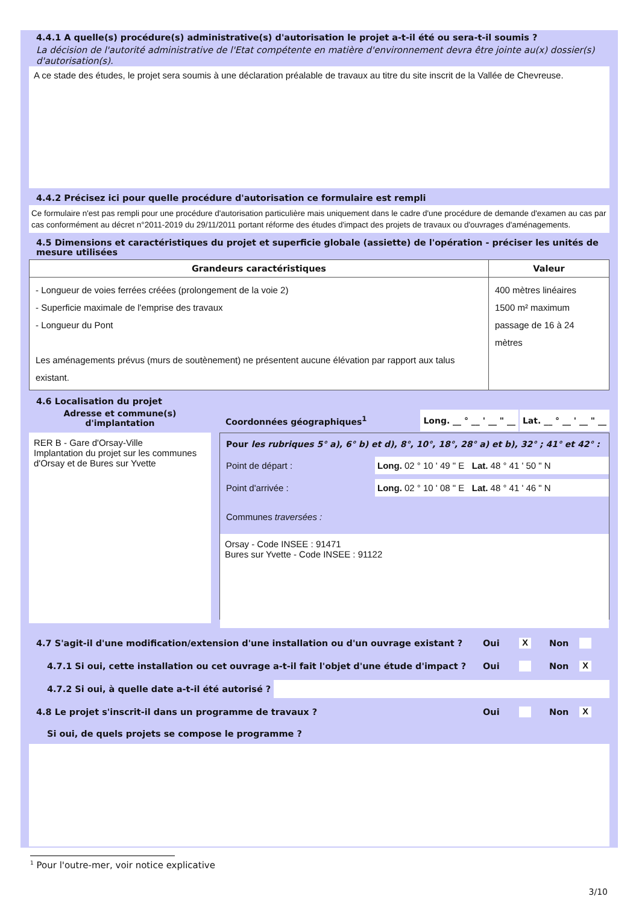4.4.1 A quelle(s) procédure(s) administrative(s) d'autorisation le projet a-t-il été ou sera-t-il soumis ?
La décision de l'autorité administrative de l'Etat compétente en matière d'environnement devra être jointe au(x) dossier(s) d'autorisation(s).
A ce stade des études, le projet sera soumis à une déclaration préalable de travaux au titre du site inscrit de la Vallée de Chevreuse.
4.4.2 Précisez ici pour quelle procédure d'autorisation ce formulaire est rempli
Ce formulaire n'est pas rempli pour une procédure d'autorisation particulière mais uniquement dans le cadre d'une procédure de demande d'examen au cas par cas conformément au décret n°2011-2019 du 29/11/2011 portant réforme des études d'impact des projets de travaux ou d'ouvrages d'aménagements.
4.5 Dimensions et caractéristiques du projet et superficie globale (assiette) de l'opération - préciser les unités de mesure utilisées
| Grandeurs caractéristiques | Valeur |
| --- | --- |
| - Longueur de voies ferrées créées (prolongement de la voie 2) - Superficie maximale de l'emprise des travaux - Longueur du Pont Les aménagements prévus (murs de soutènement) ne présentent aucune élévation par rapport aux talus existant. | 400 mètres linéaires 1500 m² maximum passage de 16 à 24 mètres |
4.6 Localisation du projet
Adresse et commune(s) d'implantation
RER B - Gare d'Orsay-Ville
Implantation du projet sur les communes d'Orsay et de Bures sur Yvette
Coordonnées géographiques<sup>1</sup> Long. __ ° __ ' __ " __ Lat. __ ° __ ' __ " __
Pour les rubriques 5° a), 6° b) et d), 8°, 10°, 18°, 28° a) et b), 32° ; 41° et 42° :
Point de départ : Long. 02 ° 10 ' 49 " E Lat. 48 ° 41 ' 50 " N
Point d'arrivée : Long. 02 ° 10 ' 08 " E Lat. 48 ° 41 ' 46 " N
Communes traversées :
Orsay - Code INSEE : 91471
Bures sur Yvette - Code INSEE : 91122
4.7 S'agit-il d'une modification/extension d'une installation ou d'un ouvrage existant ? Oui X Non
4.7.1 Si oui, cette installation ou cet ouvrage a-t-il fait l'objet d'une étude d'impact ? Oui Non X
4.7.2 Si oui, à quelle date a-t-il été autorisé ?
4.8 Le projet s'inscrit-il dans un programme de travaux ? Oui Non X
Si oui, de quels projets se compose le programme ?
<sup>1</sup> Pour l'outre-mer, voir notice explicative
3/10